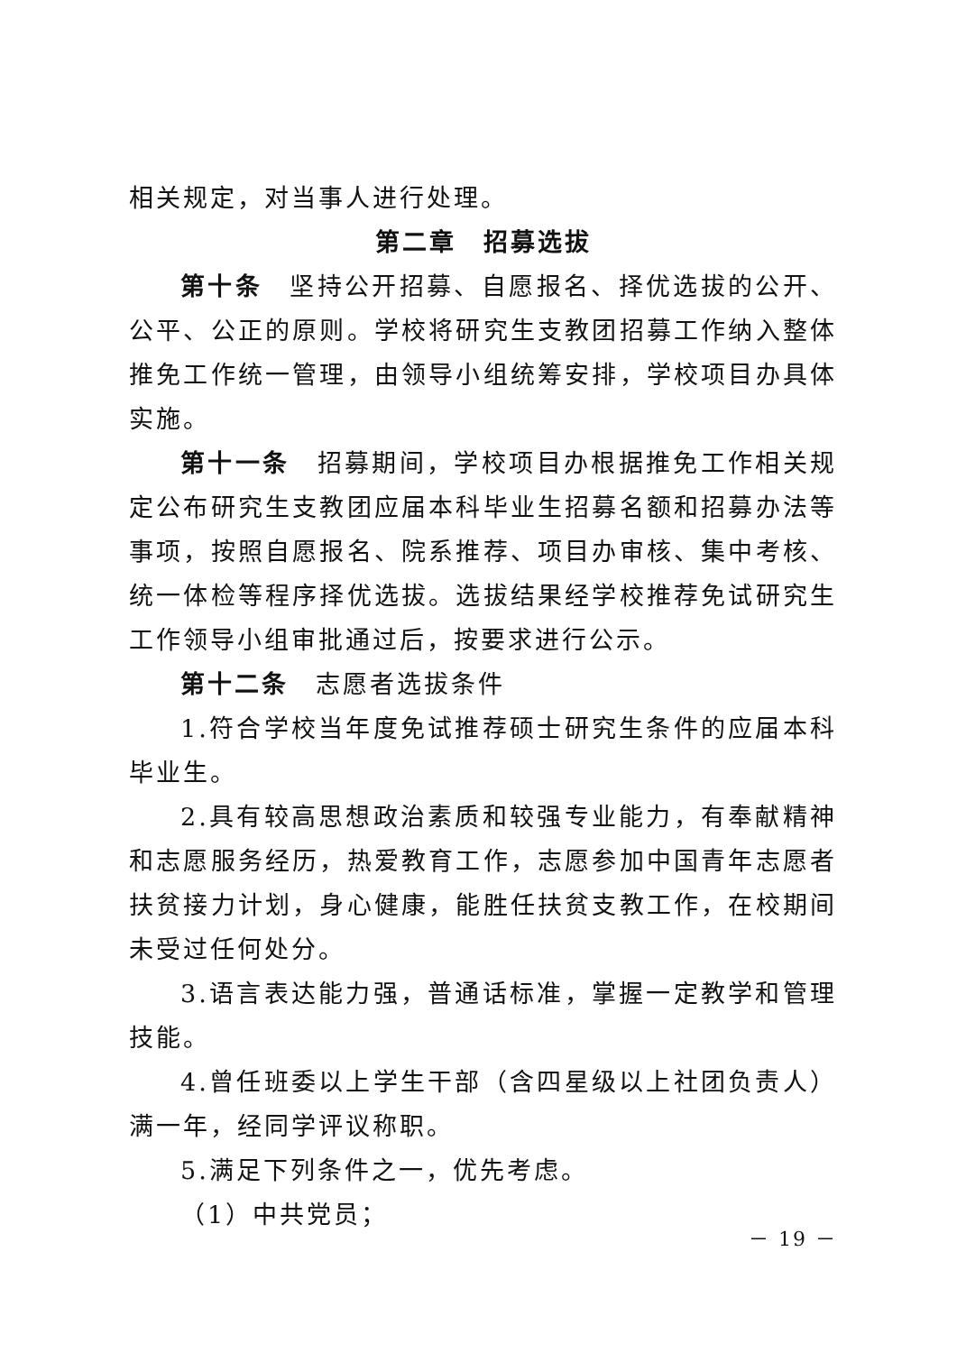相关规定，对当事人进行处理。
第二章　招募选拔
第十条　坚持公开招募、自愿报名、择优选拔的公开、公平、公正的原则。学校将研究生支教团招募工作纳入整体推免工作统一管理，由领导小组统筹安排，学校项目办具体实施。
第十一条　招募期间，学校项目办根据推免工作相关规定公布研究生支教团应届本科毕业生招募名额和招募办法等事项，按照自愿报名、院系推荐、项目办审核、集中考核、统一体检等程序择优选拔。选拔结果经学校推荐免试研究生工作领导小组审批通过后，按要求进行公示。
第十二条　志愿者选拔条件
1.符合学校当年度免试推荐硕士研究生条件的应届本科毕业生。
2.具有较高思想政治素质和较强专业能力，有奉献精神和志愿服务经历，热爱教育工作，志愿参加中国青年志愿者扶贫接力计划，身心健康，能胜任扶贫支教工作，在校期间未受过任何处分。
3.语言表达能力强，普通话标准，掌握一定教学和管理技能。
4.曾任班委以上学生干部（含四星级以上社团负责人）满一年，经同学评议称职。
5.满足下列条件之一，优先考虑。
（1）中共党员；
－ 19 －